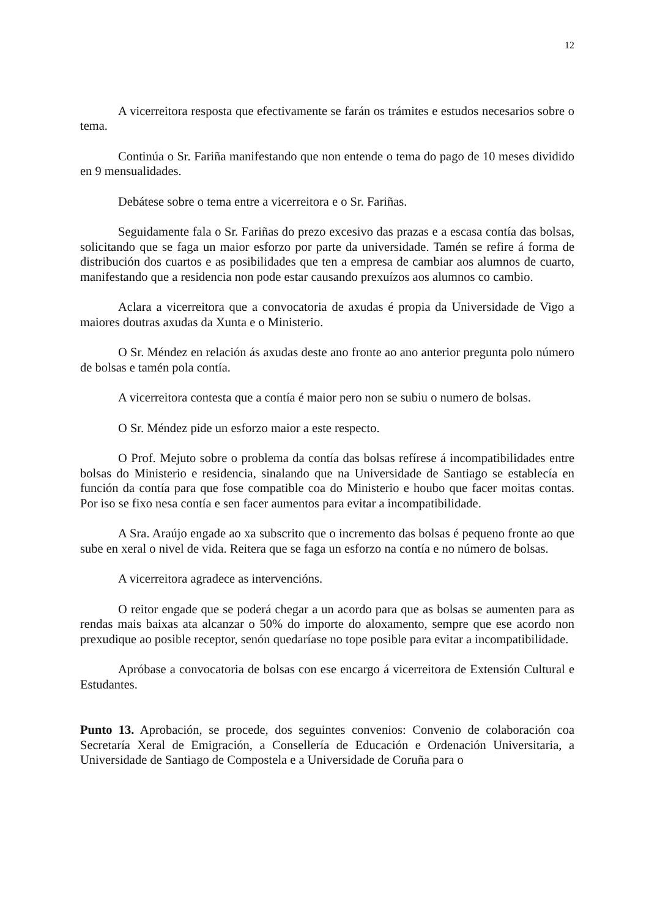12
A vicerreitora resposta que efectivamente se farán os trámites e estudos necesarios sobre o tema.
Continúa o Sr. Fariña manifestando que non entende o tema do pago de 10 meses dividido en 9 mensualidades.
Debátese sobre o tema entre a vicerreitora e o Sr. Fariñas.
Seguidamente fala o Sr. Fariñas do prezo excesivo das prazas e a escasa contía das bolsas, solicitando que se faga un maior esforzo por parte da universidade. Tamén se refire á forma de distribución dos cuartos e as posibilidades que ten a empresa de cambiar aos alumnos de cuarto, manifestando que a residencia non pode estar causando prexuízos aos alumnos co cambio.
Aclara a vicerreitora que a convocatoria de axudas é propia da Universidade de Vigo a maiores doutras axudas da Xunta e o Ministerio.
O Sr. Méndez en relación ás axudas deste ano fronte ao ano anterior pregunta polo número de bolsas e tamén pola contía.
A vicerreitora contesta que a contía é maior pero non se subiu o numero de bolsas.
O Sr. Méndez pide un esforzo maior a este respecto.
O Prof. Mejuto sobre o problema da contía das bolsas refírese á incompatibilidades entre bolsas do Ministerio e residencia, sinalando que na Universidade de Santiago se establecía en función da contía para que fose compatible coa do Ministerio e houbo que facer moitas contas. Por iso se fixo nesa contía e sen facer aumentos para evitar a incompatibilidade.
A Sra. Araújo engade ao xa subscrito que o incremento das bolsas é pequeno fronte ao que sube en xeral o nivel de vida. Reitera que se faga un esforzo na contía e no número de bolsas.
A vicerreitora agradece as intervencións.
O reitor engade que se poderá chegar a un acordo para que as bolsas se aumenten para as rendas mais baixas ata alcanzar o 50% do importe do aloxamento, sempre que ese acordo non prexudique ao posible receptor, senón quedaríase no tope posible para evitar a incompatibilidade.
Apróbase a convocatoria de bolsas con ese encargo á vicerreitora de Extensión Cultural e Estudantes.
Punto 13. Aprobación, se procede, dos seguintes convenios: Convenio de colaboración coa Secretaría Xeral de Emigración, a Consellería de Educación e Ordenación Universitaria, a Universidade de Santiago de Compostela e a Universidade de Coruña para o